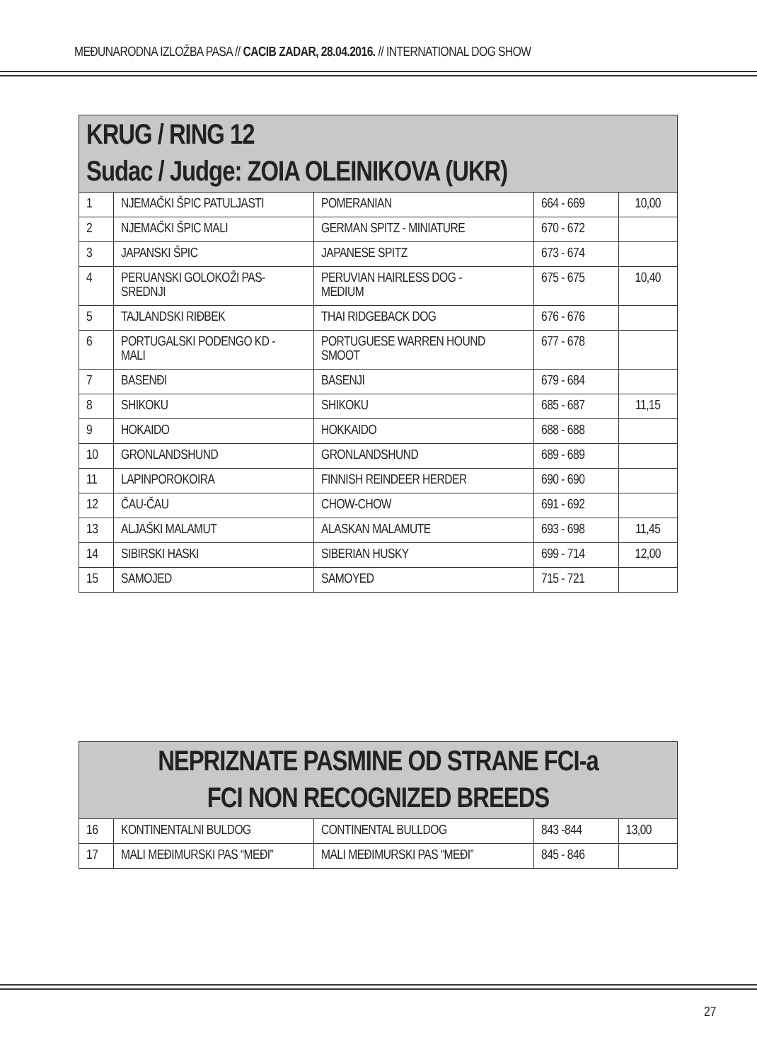MEĐUNARODNA IZLOŽBA PASA // CACIB ZADAR, 28.04.2016. // INTERNATIONAL DOG SHOW
| KRUG / RING 12 Sudac / Judge: ZOIA OLEINIKOVA (UKR) | | | | |
| 1 | NJEMAČKI ŠPIC PATULJASTI | POMERANIAN | 664 - 669 | 10,00 |
| 2 | NJEMAČKI ŠPIC MALI | GERMAN SPITZ - MINIATURE | 670 - 672 | |
| 3 | JAPANSKI ŠPIC | JAPANESE SPITZ | 673 - 674 | |
| 4 | PERUANSKI GOLOKOŽI PAS- SREDNJI | PERUVIAN HAIRLESS DOG - MEDIUM | 675 - 675 | 10,40 |
| 5 | TAJLANDSKI RIĐBEK | THAI RIDGEBACK DOG | 676 - 676 | |
| 6 | PORTUGALSKI PODENGO KD - MALI | PORTUGUESE WARREN HOUND SMOOT | 677 - 678 | |
| 7 | BASENĐI | BASENJI | 679 - 684 | |
| 8 | SHIKOKU | SHIKOKU | 685 - 687 | 11,15 |
| 9 | HOKAIDO | HOKKAIDO | 688 - 688 | |
| 10 | GRONLANDSHUND | GRONLANDSHUND | 689 - 689 | |
| 11 | LAPINPOROKOIRA | FINNISH REINDEER HERDER | 690 - 690 | |
| 12 | ČAU-ČAU | CHOW-CHOW | 691 - 692 | |
| 13 | ALJAŠKI MALAMUT | ALASKAN MALAMUTE | 693 - 698 | 11,45 |
| 14 | SIBIRSKI HASKI | SIBERIAN HUSKY | 699 - 714 | 12,00 |
| 15 | SAMOJED | SAMOYED | 715 - 721 | |
| NEPRIZNATE PASMINE OD STRANE FCI-a FCI NON RECOGNIZED BREEDS | | | | |
| 16 | KONTINENTALNI BULDOG | CONTINENTAL BULLDOG | 843 -844 | 13,00 |
| 17 | MALI MEĐIMURSKI PAS “MEĐI” | MALI MEĐIMURSKI PAS “MEĐI” | 845 - 846 | |
27